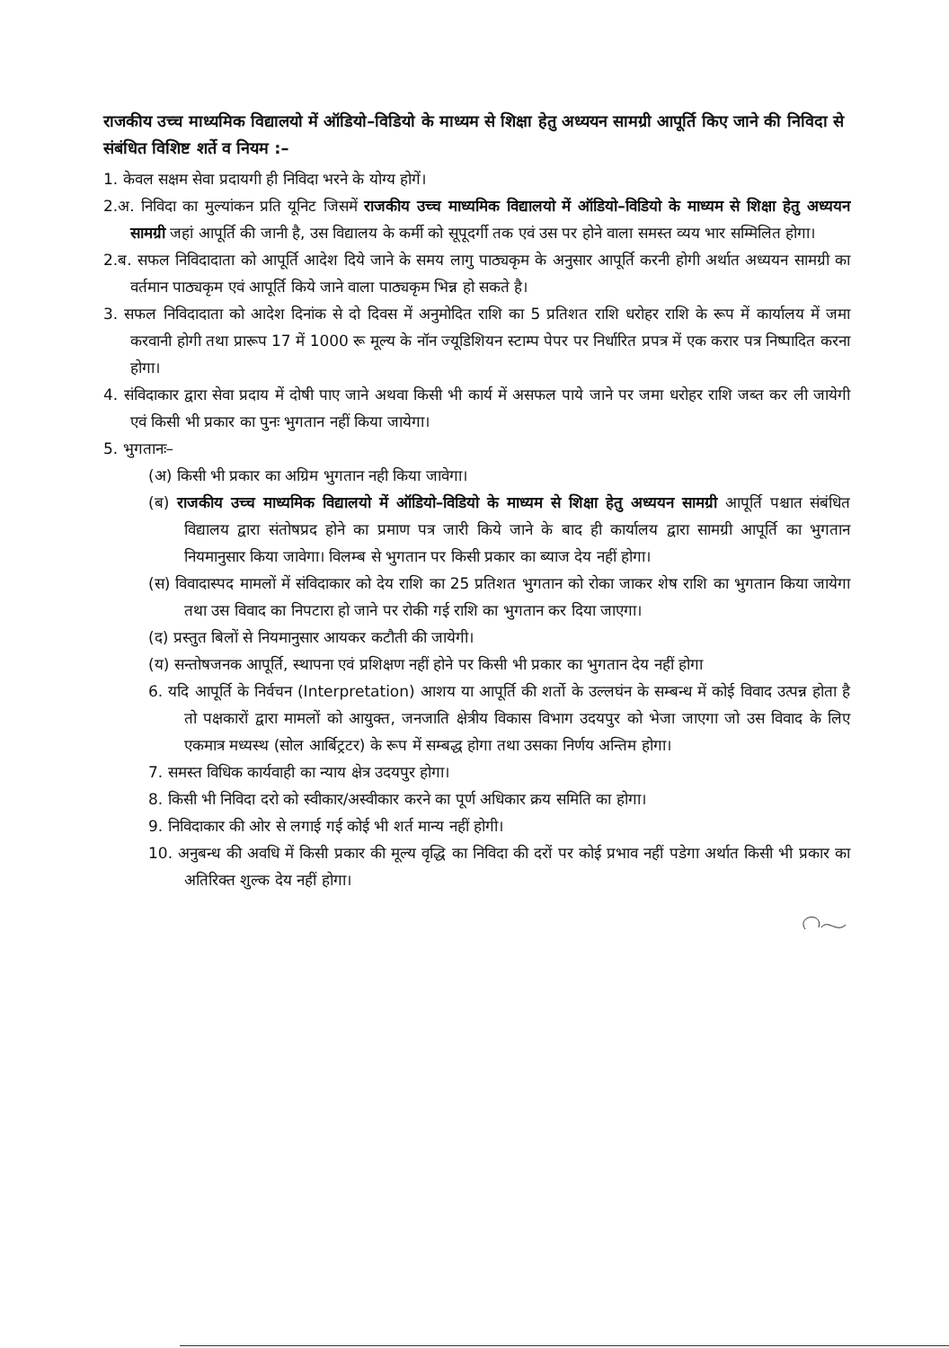राजकीय उच्च माध्यमिक विद्यालयो में ऑडियो–विडियो के माध्यम से शिक्षा हेतु अध्ययन सामग्री आपूर्ति किए जाने की निविदा से संबंधित विशिष्ट शर्ते व नियम :–
1. केवल सक्षम सेवा प्रदायगी ही निविदा भरने के योग्य होगें।
2.अ. निविदा का मुल्यांकन प्रति यूनिट जिसमें राजकीय उच्च माध्यमिक विद्यालयो में ऑडियो–विडियो के माध्यम से शिक्षा हेतु अध्ययन सामग्री जहां आपूर्ति की जानी है, उस विद्यालय के कर्मी को सूपूदर्गी तक एवं उस पर होने वाला समस्त व्यय भार सम्मिलित होगा।
2.ब. सफल निविदादाता को आपूर्ति आदेश दिये जाने के समय लागु पाठ्यकृम के अनुसार आपूर्ति करनी होगी अर्थात अध्ययन सामग्री का वर्तमान पाठ्यकृम एवं आपूर्ति किये जाने वाला पाठ्यकृम भिन्न हो सकते है।
3. सफल निविदादाता को आदेश दिनांक से दो दिवस में अनुमोदित राशि का 5 प्रतिशत राशि धरोहर राशि के रूप में कार्यालय में जमा करवानी होगी तथा प्रारूप 17 में 1000 रू मूल्य के नॉन ज्यूडिशियन स्टाम्प पेपर पर निर्धारित प्रपत्र में एक करार पत्र निष्पादित करना होगा।
4. संविदाकार द्वारा सेवा प्रदाय में दोषी पाए जाने अथवा किसी भी कार्य में असफल पाये जाने पर जमा धरोहर राशि जब्त कर ली जायेगी एवं किसी भी प्रकार का पुनः भुगतान नहीं किया जायेगा।
5. भुगतानः–
(अ) किसी भी प्रकार का अग्रिम भुगतान नही किया जावेगा।
(ब) राजकीय उच्च माध्यमिक विद्यालयो में ऑडियो–विडियो के माध्यम से शिक्षा हेतु अध्ययन सामग्री आपूर्ति पश्चात संबंधित विद्यालय द्वारा संतोषप्रद होने का प्रमाण पत्र जारी किये जाने के बाद ही कार्यालय द्वारा सामग्री आपूर्ति का भुगतान नियमानुसार किया जावेगा। विलम्ब से भुगतान पर किसी प्रकार का ब्याज देय नहीं होगा।
(स) विवादास्पद मामलों में संविदाकार को देय राशि का 25 प्रतिशत भुगतान को रोका जाकर शेष राशि का भुगतान किया जायेगा तथा उस विवाद का निपटारा हो जाने पर रोकी गई राशि का भुगतान कर दिया जाएगा।
(द) प्रस्तुत बिलों से नियमानुसार आयकर कटौती की जायेगी।
(य) सन्तोषजनक आपूर्ति, स्थापना एवं प्रशिक्षण नहीं होने पर किसी भी प्रकार का भुगतान देय नहीं होगा
6. यदि आपूर्ति के निर्वचन (Interpretation) आशय या आपूर्ति की शर्तो के उल्लघंन के सम्बन्ध में कोई विवाद उत्पन्न होता है तो पक्षकारों द्वारा मामलों को आयुक्त, जनजाति क्षेत्रीय विकास विभाग उदयपुर को भेजा जाएगा जो उस विवाद के लिए एकमात्र मध्यस्थ (सोल आर्बिट्रटर) के रूप में सम्बद्ध होगा तथा उसका निर्णय अन्तिम होगा।
7. समस्त विधिक कार्यवाही का न्याय क्षेत्र उदयपुर होगा।
8. किसी भी निविदा दरो को स्वीकार/अस्वीकार करने का पूर्ण अधिकार क्रय समिति का होगा।
9. निविदाकार की ओर से लगाई गई कोई भी शर्त मान्य नहीं होगी।
10. अनुबन्ध की अवधि में किसी प्रकार की मूल्य वृद्धि का निविदा की दरों पर कोई प्रभाव नहीं पडेगा अर्थात किसी भी प्रकार का अतिरिक्त शुल्क देय नहीं होगा।